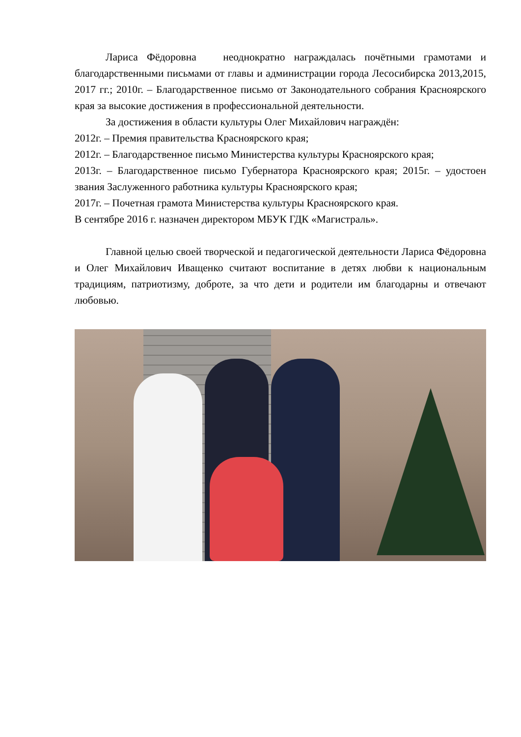Лариса Фёдоровна неоднократно награждалась почётными грамотами и благодарственными письмами от главы и администрации города Лесосибирска 2013,2015, 2017 гг.; 2010г. – Благодарственное письмо от Законодательного собрания Красноярского края за высокие достижения в профессиональной деятельности.
За достижения в области культуры Олег Михайлович награждён:
2012г. – Премия правительства Красноярского края;
2012г. – Благодарственное письмо Министерства культуры Красноярского края;
2013г. – Благодарственное письмо Губернатора Красноярского края; 2015г. – удостоен звания Заслуженного работника культуры Красноярского края;
2017г. – Почетная грамота Министерства культуры Красноярского края.
В сентябре 2016 г. назначен директором МБУК ГДК «Магистраль».
Главной целью своей творческой и педагогической деятельности Лариса Фёдоровна и Олег Михайлович Иващенко считают воспитание в детях любви к национальным традициям, патриотизму, доброте, за что дети и родители им благодарны и отвечают любовью.